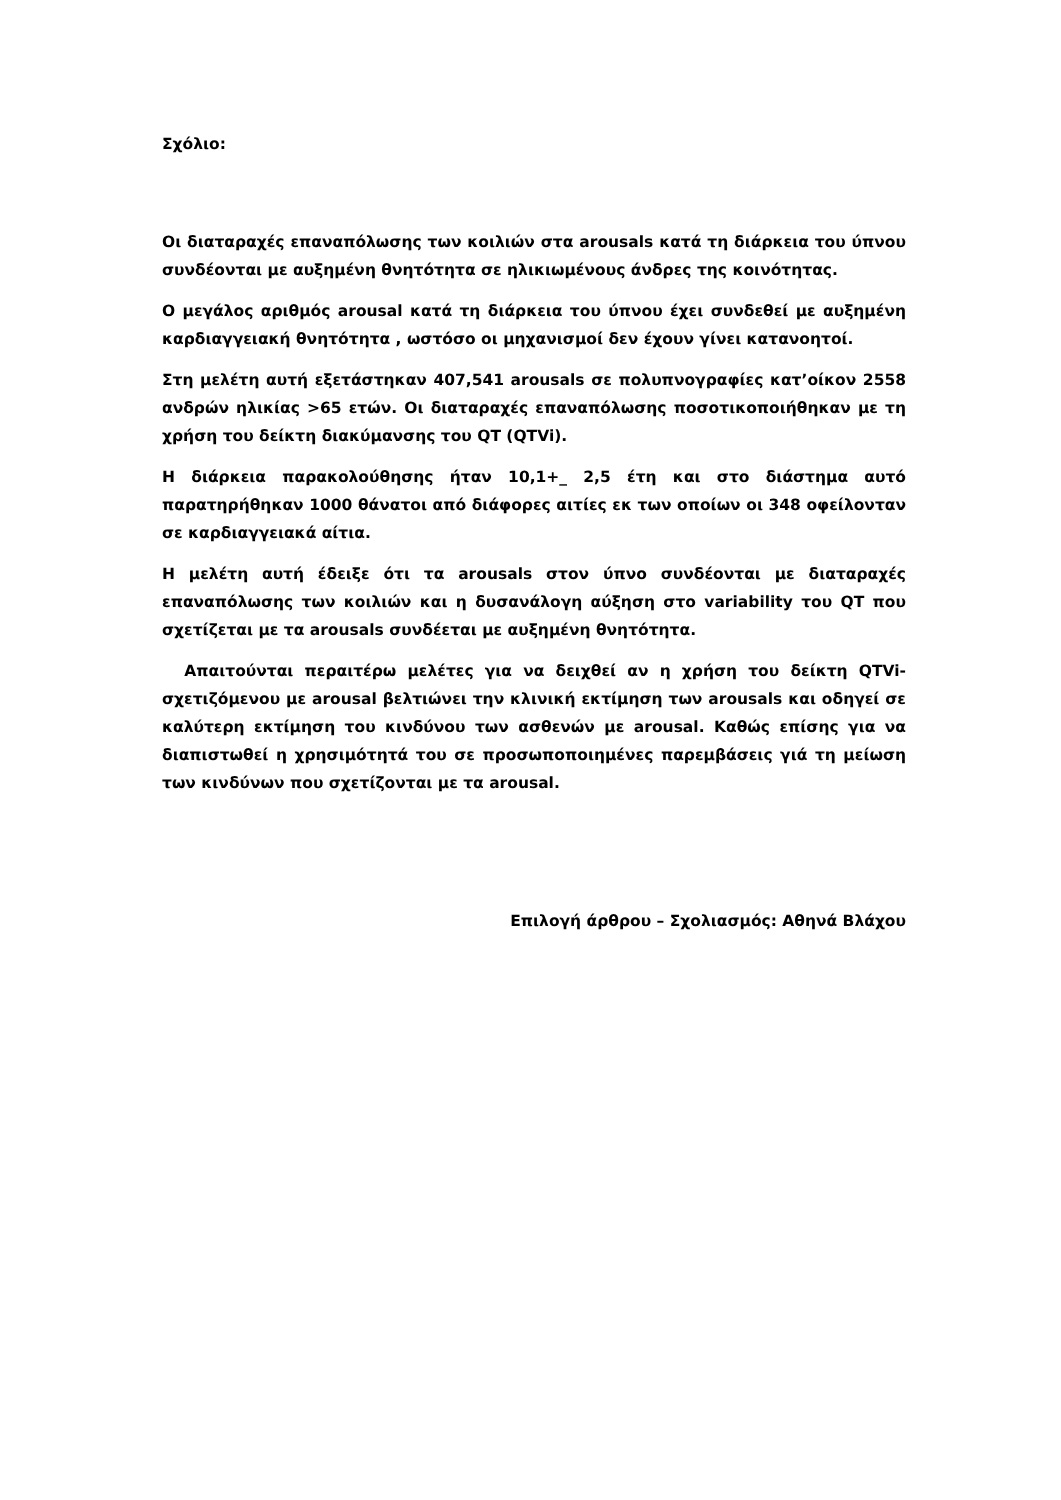Σχόλιο:
Οι διαταραχές επαναπόλωσης των κοιλιών στα arousals κατά τη διάρκεια του ύπνου συνδέονται με αυξημένη θνητότητα σε ηλικιωμένους άνδρες της κοινότητας.
Ο μεγάλος αριθμός arousal κατά τη διάρκεια του ύπνου έχει συνδεθεί με αυξημένη καρδιαγγειακή θνητότητα , ωστόσο οι μηχανισμοί δεν έχουν γίνει κατανοητοί.
Στη μελέτη αυτή εξετάστηκαν 407,541 arousals σε πολυπνογραφίες κατ’οίκον 2558 ανδρών ηλικίας >65 ετών. Οι διαταραχές επαναπόλωσης ποσοτικοποιήθηκαν με τη χρήση του δείκτη διακύμανσης του QT (QTVi).
Η διάρκεια παρακολούθησης ήταν 10,1+_ 2,5 έτη και στο διάστημα αυτό παρατηρήθηκαν 1000 θάνατοι από διάφορες αιτίες εκ των οποίων οι 348 οφείλονταν σε καρδιαγγειακά αίτια.
Η μελέτη αυτή έδειξε ότι τα arousals στον ύπνο συνδέονται με διαταραχές επαναπόλωσης των κοιλιών και η δυσανάλογη αύξηση στο variability του QT που σχετίζεται με τα arousals συνδέεται με αυξημένη θνητότητα.
Απαιτούνται περαιτέρω μελέτες για να δειχθεί αν η χρήση του δείκτη QTVi-σχετιζόμενου με arousal βελτιώνει την κλινική εκτίμηση των arousals και οδηγεί σε καλύτερη εκτίμηση του κινδύνου των ασθενών με arousal. Καθώς επίσης για να διαπιστωθεί η χρησιμότητά του σε προσωποποιημένες παρεμβάσεις γιά τη μείωση των κινδύνων που σχετίζονται με τα arousal.
Επιλογή άρθρου – Σχολιασμός: Αθηνά Βλάχου